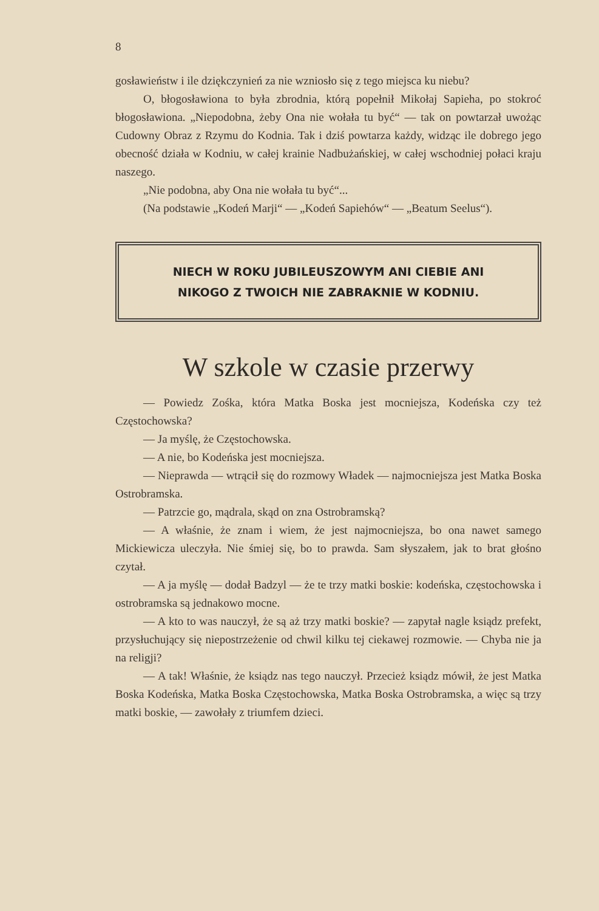8
gosławieństw i ile dziękczynień za nie wzniosło się z tego miejsca ku niebu?
O, błogosławiona to była zbrodnia, którą popełnił Mikołaj Sapieha, po stokroć błogosławiona. „Niepodobna, żeby Ona nie wołała tu być“ — tak on powtarzał uwożąc Cudowny Obraz z Rzymu do Kodnia. Tak i dziś powtarza każdy, widząc ile dobrego jego obecność działa w Kodniu, w całej krainie Nadbużańskiej, w całej wschodniej połaci kraju naszego.
„Nie podobna, aby Ona nie wołała tu być“...
(Na podstawie „Kodeń Marji“ — „Kodeń Sapiehów“ — „Beatum Seelus“).
NIECH W ROKU JUBILEUSZOWYM ANI CIEBIE ANI
NIKOGO Z TWOICH NIE ZABRAKNIE W KODNIU.
W szkole w czasie przerwy
— Powiedz Zośka, która Matka Boska jest mocniejsza, Kodeńska czy też Częstochowska?
— Ja myślę, że Częstochowska.
— A nie, bo Kodeńska jest mocniejsza.
— Nieprawda — wtrącił się do rozmowy Władek — najmocniejsza jest Matka Boska Ostrobramska.
— Patrzcie go, mądrala, skąd on zna Ostrobramską?
— A właśnie, że znam i wiem, że jest najmocniejsza, bo ona nawet samego Mickiewicza uleczyła. Nie śmiej się, bo to prawda. Sam słyszałem, jak to brat głośno czytał.
— A ja myślę — dodał Badzyl — że te trzy matki boskie: kodeńska, częstochowska i ostrobramska są jednakowo mocne.
— A kto to was nauczył, że są aż trzy matki boskie? — zapytał nagle ksiądz prefekt, przysłuchujący się niepostrzeżenie od chwil kilku tej ciekawej rozmowie. — Chyba nie ja na religji?
— A tak! Właśnie, że ksiądz nas tego nauczył. Przecież ksiądz mówił, że jest Matka Boska Kodeńska, Matka Boska Częstochowska, Matka Boska Ostrobramska, a więc są trzy matki boskie, — zawołały z triumfem dzieci.